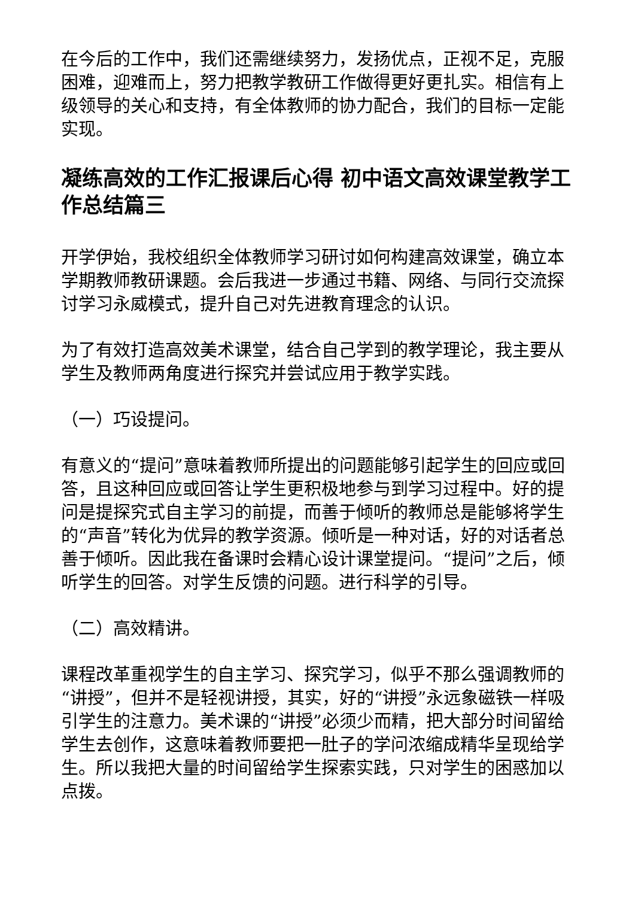在今后的工作中，我们还需继续努力，发扬优点，正视不足，克服困难，迎难而上，努力把教学教研工作做得更好更扎实。相信有上级领导的关心和支持，有全体教师的协力配合，我们的目标一定能实现。
凝练高效的工作汇报课后心得 初中语文高效课堂教学工作总结篇三
开学伊始，我校组织全体教师学习研讨如何构建高效课堂，确立本学期教师教研课题。会后我进一步通过书籍、网络、与同行交流探讨学习永威模式，提升自己对先进教育理念的认识。
为了有效打造高效美术课堂，结合自己学到的教学理论，我主要从学生及教师两角度进行探究并尝试应用于教学实践。
（一）巧设提问。
有意义的“提问”意味着教师所提出的问题能够引起学生的回应或回答，且这种回应或回答让学生更积极地参与到学习过程中。好的提问是提探究式自主学习的前提，而善于倾听的教师总是能够将学生的“声音”转化为优异的教学资源。倾听是一种对话，好的对话者总善于倾听。因此我在备课时会精心设计课堂提问。“提问”之后，倾听学生的回答。对学生反馈的问题。进行科学的引导。
（二）高效精讲。
课程改革重视学生的自主学习、探究学习，似乎不那么强调教师的“讲授”，但并不是轻视讲授，其实，好的“讲授”永远象磁铁一样吸引学生的注意力。美术课的“讲授”必须少而精，把大部分时间留给学生去创作，这意味着教师要把一肚子的学问浓缩成精华呈现给学生。所以我把大量的时间留给学生探索实践，只对学生的困惑加以点拨。